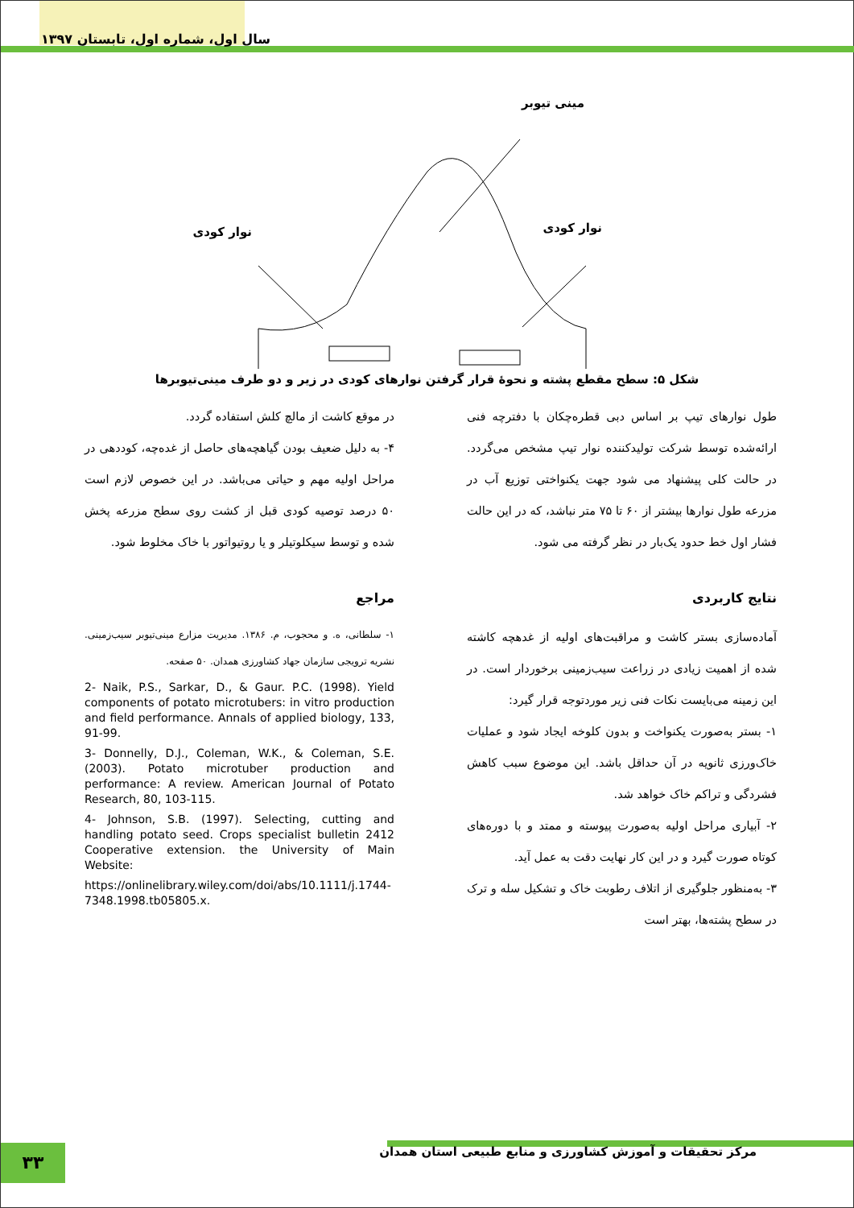سال اول، شماره اول، تابستان ۱۳۹۷
مینی تیوبر
نوار کودی
نوار کودی
شکل ۵: سطح مقطع پشته و نحوهٔ قرار گرفتن نوارهای کودی در زیر و دو طرف مینی‌تیوبرها
طول نوارهای تیپ بر اساس دبی قطره‌چکان با دفترچه فنی ارائه‌شده توسط شرکت تولیدکننده نوار تیپ مشخص می‌گردد. در حالت کلی پیشنهاد می شود جهت یکنواختی توزیع آب در مزرعه طول نوارها بیشتر از ۶۰ تا ۷۵ متر نباشد، که در این حالت فشار اول خط حدود یک‌بار در نظر گرفته می شود.
نتایج کاربردی
آماده‌سازی بستر کاشت و مراقبت‌های اولیه از غدهچه کاشته شده از اهمیت زیادی در زراعت سیب‌زمینی برخوردار است. در این زمینه می‌بایست نکات فنی زیر موردتوجه قرار گیرد:
۱- بستر به‌صورت یکنواخت و بدون کلوخه ایجاد شود و عملیات خاک‌ورزی ثانویه در آن حداقل باشد. این موضوع سبب کاهش فشردگی و تراکم خاک خواهد شد.
۲- آبیاری مراحل اولیه به‌صورت پیوسته و ممتد و با دوره‌های کوتاه صورت گیرد و در این کار نهایت دقت به عمل آید.
۳- به‌منظور جلوگیری از اتلاف رطوبت خاک و تشکیل سله و ترک در سطح پشته‌ها، بهتر است
در موقع کاشت از مالچ کلش استفاده گردد.
۴- به دلیل ضعیف بودن گیاهچه‌های حاصل از غده‌چه، کوددهی در مراحل اولیه مهم و حیاتی می‌باشد. در این خصوص لازم است ۵۰ درصد توصیه کودی قبل از کشت روی سطح مزرعه پخش شده و توسط سیکلوتیلر و یا روتیواتور با خاک مخلوط شود.
مراجع
۱- سلطانی، ه. و محجوب، م. ۱۳۸۶. مدیریت مزارع مینی‌تیوبر سیب‌زمینی. نشریه ترویجی سازمان جهاد کشاورزی همدان. ۵۰ صفحه.
2- Naik, P.S., Sarkar, D., & Gaur. P.C. (1998). Yield components of potato microtubers: in vitro production and field performance. Annals of applied biology, 133, 91-99.
3- Donnelly, D.J., Coleman, W.K., & Coleman, S.E. (2003). Potato microtuber production and performance: A review. American Journal of Potato Research, 80, 103-115.
4- Johnson, S.B. (1997). Selecting, cutting and handling potato seed. Crops specialist bulletin 2412 Cooperative extension. the University of Main Website:
https://onlinelibrary.wiley.com/doi/abs/10.1111/j.1744-7348.1998.tb05805.x.
مرکز تحقیقات و آموزش کشاورزی و منابع طبیعی استان همدان
۳۳